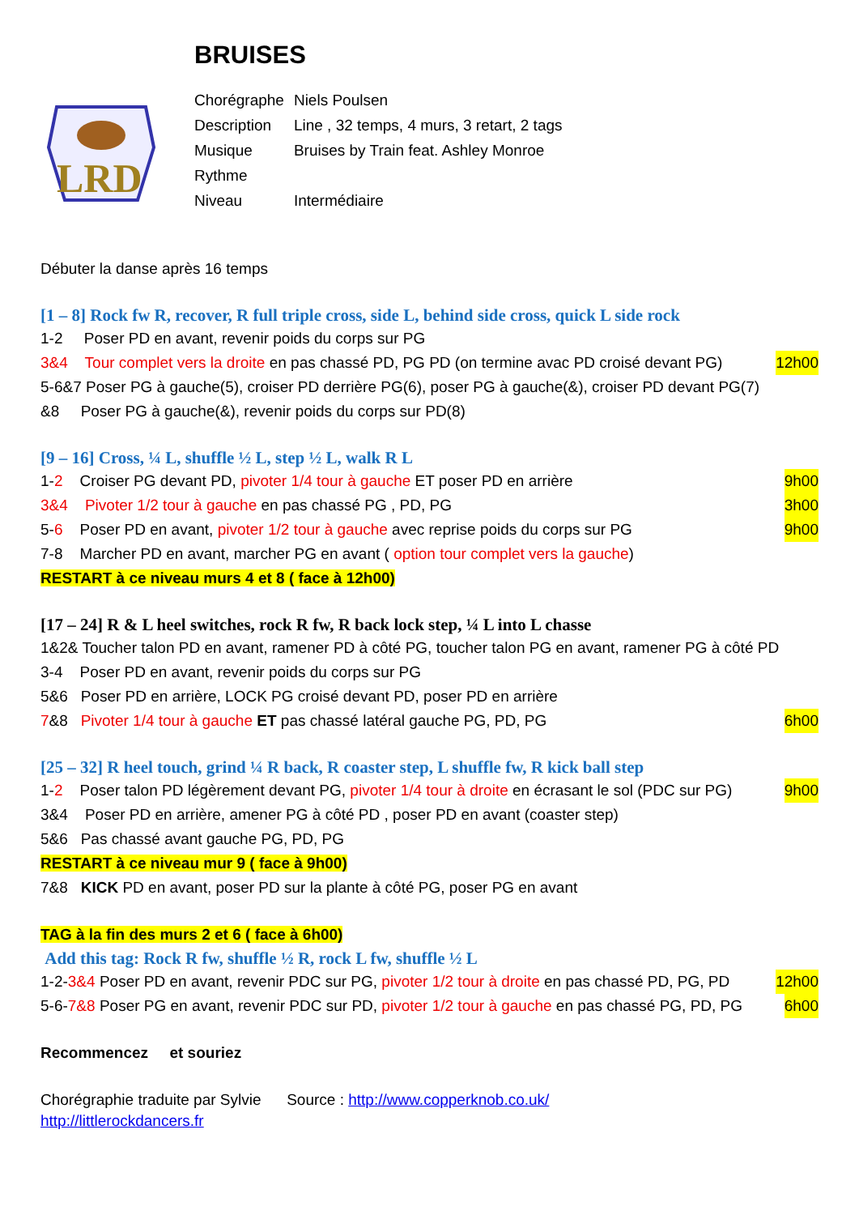BRUISES
LRD
| Chorégraphe | Niels Poulsen |
| Description | Line , 32 temps, 4 murs, 3 retart, 2 tags |
| Musique | Bruises by Train feat. Ashley Monroe |
| Rythme | |
| Niveau | Intermédiaire |
Débuter la danse après 16 temps
[1 – 8] Rock fw R, recover, R full triple cross, side L, behind side cross, quick L side rock
1-2 Poser PD en avant, revenir poids du corps sur PG
3&4 Tour complet vers la droite en pas chassé PD, PG PD (on termine avac PD croisé devant PG) 12h00
5-6&7 Poser PG à gauche(5), croiser PD derrière PG(6), poser PG à gauche(&), croiser PD devant PG(7)
&8 Poser PG à gauche(&), revenir poids du corps sur PD(8)
[9 – 16] Cross, ¼ L, shuffle ½ L, step ½ L, walk R L
1-2 Croiser PG devant PD, pivoter 1/4 tour à gauche ET poser PD en arrière 9h00
3&4 Pivoter 1/2 tour à gauche en pas chassé PG , PD, PG 3h00
5-6 Poser PD en avant, pivoter 1/2 tour à gauche avec reprise poids du corps sur PG 9h00
7-8 Marcher PD en avant, marcher PG en avant ( option tour complet vers la gauche)
RESTART à ce niveau murs 4 et 8 ( face à 12h00)
[17 – 24] R & L heel switches, rock R fw, R back lock step, ¼ L into L chasse
1&2& Toucher talon PD en avant, ramener PD à côté PG, toucher talon PG en avant, ramener PG à côté PD
3-4 Poser PD en avant, revenir poids du corps sur PG
5&6 Poser PD en arrière, LOCK PG croisé devant PD, poser PD en arrière
7&8 Pivoter 1/4 tour à gauche ET pas chassé latéral gauche PG, PD, PG 6h00
[25 – 32] R heel touch, grind ¼ R back, R coaster step, L shuffle fw, R kick ball step
1-2 Poser talon PD légèrement devant PG, pivoter 1/4 tour à droite en écrasant le sol (PDC sur PG) 9h00
3&4 Poser PD en arrière, amener PG à côté PD , poser PD en avant (coaster step)
5&6 Pas chassé avant gauche PG, PD, PG
RESTART à ce niveau mur 9 ( face à 9h00)
7&8 KICK PD en avant, poser PD sur la plante à côté PG, poser PG en avant
TAG à la fin des murs 2 et 6 ( face à 6h00)
Add this tag: Rock R fw, shuffle ½ R, rock L fw, shuffle ½ L
1-2-3&4 Poser PD en avant, revenir PDC sur PG, pivoter 1/2 tour à droite en pas chassé PD, PG, PD 12h00
5-6-7&8 Poser PG en avant, revenir PDC sur PD, pivoter 1/2 tour à gauche en pas chassé PG, PD, PG 6h00
Recommencez et souriez
Chorégraphie traduite par Sylvie Source : http://www.copperknob.co.uk/
http://littlerockdancers.fr